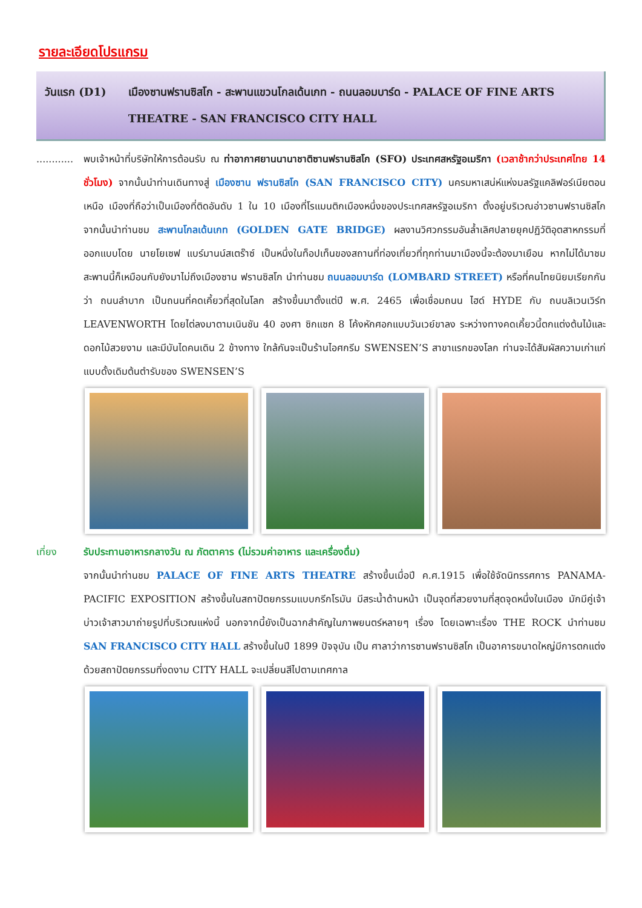รายละเอียดโปรแกรม
วันแรก (D1) เมืองซานฟรานซิสโก - สะพานแขวนโกลเด้นเกท - ถนนลอมบาร์ด - PALACE OF FINE ARTS THEATRE - SAN FRANCISCO CITY HALL
............
พบเจ้าหน้าที่บริษัทให้การต้อนรับ ณ ท่าอากาศยานนานาชาติซานฟรานซิสโก (SFO) ประเทศสหรัฐอเมริกา (เวลาช้ากว่าประเทศไทย 14 ชั่วโมง) จากนั้นนำท่านเดินทางสู่ เมืองซาน ฟรานซิสโก (SAN FRANCISCO CITY) นครมหาเสน่ห์แห่งมลรัฐแคลิฟอร์เนียตอนเหนือ เมืองที่ถือว่าเป็นเมืองที่ติดอันดับ 1 ใน 10 เมืองที่โรแมนติกเมืองหนึ่งของประเทศสหรัฐอเมริกา ตั้งอยู่บริเวณอ่าวซานฟรานซิสโก จากนั้นนำท่านชม สะพานโกลเด้นเกท (GOLDEN GATE BRIDGE) ผลงานวิศวกรรมอันล้ำเลิศปลายยุคปฏิวัติอุตสาหกรรมที่ออกแบบโดย นายโยเซฟ แบร์มานน์สเตร๊าซ์ เป็นหนึ่งในท็อปเท็นของสถานที่ท่องเที่ยวที่ทุกท่านมาเมืองนี้จะต้องมาเยือน หากไม่ได้มาชมสะพานนี้ก็เหมือนกับยังมาไม่ถึงเมืองซาน ฟรานซิสโก นำท่านชม ถนนลอมบาร์ด (LOMBARD STREET) หรือที่คนไทยนิยมเรียกกันว่า ถนนลำบาก เป็นถนนที่คดเคี้ยวที่สุดในโลก สร้างขึ้นมาตั้งแต่ปี พ.ศ. 2465 เพื่อเชื่อมถนน ไฮด์ HYDE กับ ถนนลิเวนเวิร์ท LEAVENWORTH โดยไต่ลงมาตามเนินชัน 40 องศา ซิกแซก 8 โค้งหักศอกแบบวันเวย์ขาลง ระหว่างทางคดเคี้ยวนี้ตกแต่งต้นไม้และดอกไม้สวยงาม และมีบันไดคนเดิน 2 ข้างทาง ใกล้กันจะเป็นร้านไอศกรีม SWENSEN’S สาขาแรกของโลก ท่านจะได้สัมผัสความเก่าแก่ แบบดั้งเดิมต้นตำรับของ SWENSEN’S
เที่ยง รับประทานอาหารกลางวัน ณ ภัตตาคาร (ไม่รวมค่าอาหาร และเครื่องดื่ม)
จากนั้นนำท่านชม PALACE OF FINE ARTS THEATRE สร้างขึ้นเมื่อปี ค.ศ.1915 เพื่อใช้จัดนิทรรศการ PANAMA-PACIFIC EXPOSITION สร้างขึ้นในสถาปัตยกรรมแบบกรีกโรมัน มีสระน้ำด้านหน้า เป็นจุดที่สวยงามที่สุดจุดหนึ่งในเมือง มักมีคู่เจ้าบ่าวเจ้าสาวมาถ่ายรูปที่บริเวณแห่งนี้ นอกจากนี้ยังเป็นฉากสำคัญในภาพยนตร์หลายๆ เรื่อง โดยเฉพาะเรื่อง THE ROCK นำท่านชม SAN FRANCISCO CITY HALL สร้างขึ้นในปี 1899 ปัจจุบัน เป็น ศาลาว่าการซานฟรานซิสโก เป็นอาคารขนาดใหญ่มีการตกแต่งด้วยสถาปัตยกรรมที่งดงาม CITY HALL จะเปลี่ยนสีไปตามเทศกาล